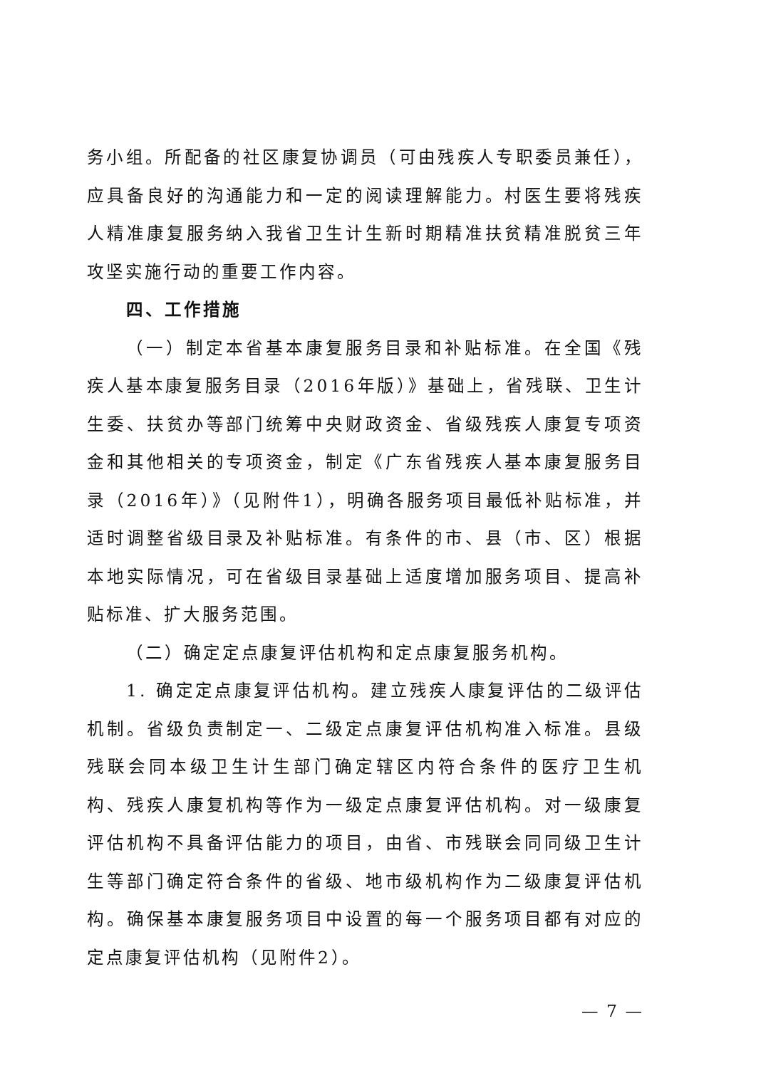务小组。所配备的社区康复协调员（可由残疾人专职委员兼任），应具备良好的沟通能力和一定的阅读理解能力。村医生要将残疾人精准康复服务纳入我省卫生计生新时期精准扶贫精准脱贫三年攻坚实施行动的重要工作内容。
四、工作措施
（一）制定本省基本康复服务目录和补贴标准。在全国《残疾人基本康复服务目录（2016年版）》基础上，省残联、卫生计生委、扶贫办等部门统筹中央财政资金、省级残疾人康复专项资金和其他相关的专项资金，制定《广东省残疾人基本康复服务目录（2016年）》（见附件1），明确各服务项目最低补贴标准，并适时调整省级目录及补贴标准。有条件的市、县（市、区）根据本地实际情况，可在省级目录基础上适度增加服务项目、提高补贴标准、扩大服务范围。
（二）确定定点康复评估机构和定点康复服务机构。
1. 确定定点康复评估机构。建立残疾人康复评估的二级评估机制。省级负责制定一、二级定点康复评估机构准入标准。县级残联会同本级卫生计生部门确定辖区内符合条件的医疗卫生机构、残疾人康复机构等作为一级定点康复评估机构。对一级康复评估机构不具备评估能力的项目，由省、市残联会同同级卫生计生等部门确定符合条件的省级、地市级机构作为二级康复评估机构。确保基本康复服务项目中设置的每一个服务项目都有对应的定点康复评估机构（见附件2）。
— 7 —